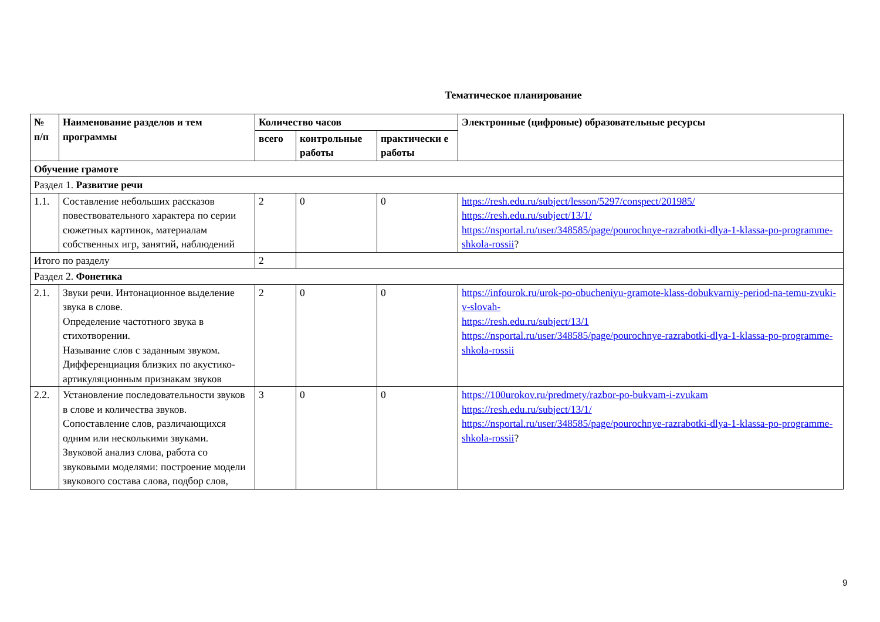Тематическое планирование
| № п/п | Наименование разделов и тем программы | Количество часов | | | Электронные (цифровые) образовательные ресурсы |
| --- | --- | --- | --- | --- | --- |
| | | всего | контрольные работы | практически е работы | |
| Обучение грамоте | | | | | |
| Раздел 1. Развитие речи | | | | | |
| 1.1. | Составление небольших рассказов повествовательного характера по серии сюжетных картинок, материалам собственных игр, занятий, наблюдений | 2 | 0 | 0 | https://resh.edu.ru/subject/lesson/5297/conspect/201985/ https://resh.edu.ru/subject/13/1/ https://nsportal.ru/user/348585/page/pourochnye-razrabotki-dlya-1-klassa-po-programme-shkola-rossii ? |
| Итого по разделу | | 2 | | | |
| Раздел 2. Фонетика | | | | | |
| 2.1. | Звуки речи. Интонационное выделение звука в слове. Определение частотного звука в стихотворении. Называние слов с заданным звуком. Дифференциация близких по акустико-артикуляционным признакам звуков | 2 | 0 | 0 | https://infourok.ru/urok-po-obucheniyu-gramote-klass-dobukvarniy-period-na-temu-zvuki-v-slovah- https://resh.edu.ru/subject/13/1 https://nsportal.ru/user/348585/page/pourochnye-razrabotki-dlya-1-klassa-po-programme-shkola-rossii |
| 2.2. | Установление последовательности звуков в слове и количества звуков. Сопоставление слов, различающихся одним или несколькими звуками. Звуковой анализ слова, работа со звуковыми моделями: построение модели звукового состава слова, подбор слов, | 3 | 0 | 0 | https://100urokov.ru/predmety/razbor-po-bukvam-i-zvukam https://resh.edu.ru/subject/13/1/ https://nsportal.ru/user/348585/page/pourochnye-razrabotki-dlya-1-klassa-po-programme-shkola-rossii ? |
9